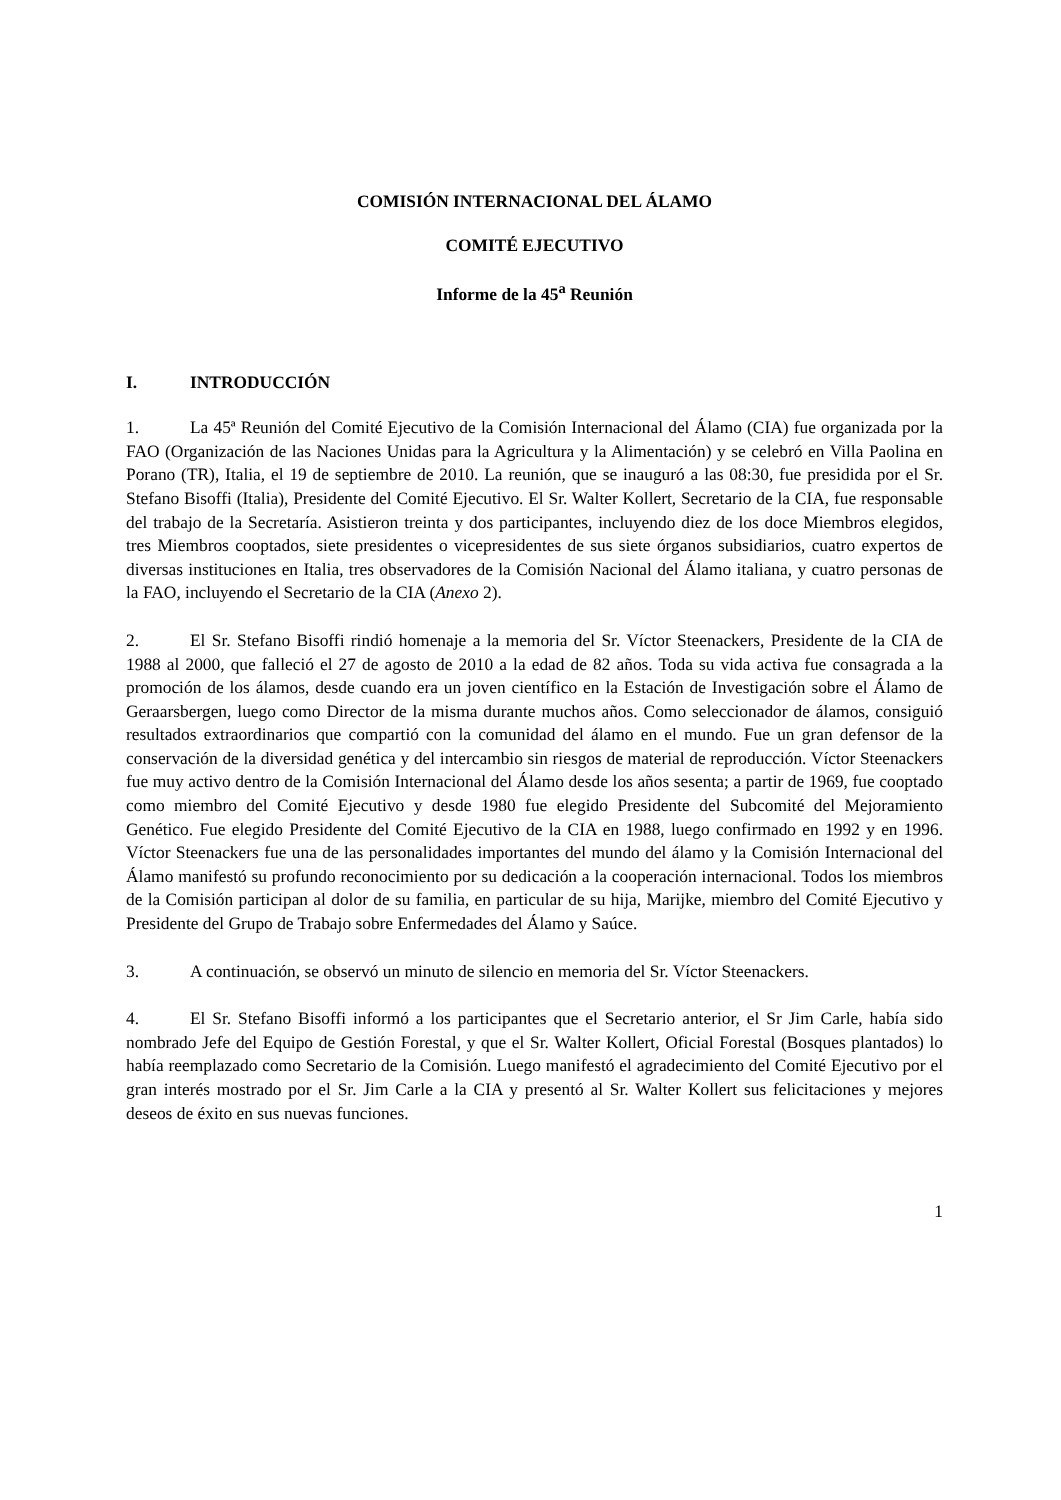COMISIÓN INTERNACIONAL DEL ÁLAMO
COMITÉ EJECUTIVO
Informe de la 45<sup>a</sup> Reunión
I. INTRODUCCIÓN
1. La 45ª Reunión del Comité Ejecutivo de la Comisión Internacional del Álamo (CIA) fue organizada por la FAO (Organización de las Naciones Unidas para la Agricultura y la Alimentación) y se celebró en Villa Paolina en Porano (TR), Italia, el 19 de septiembre de 2010. La reunión, que se inauguró a las 08:30, fue presidida por el Sr. Stefano Bisoffi (Italia), Presidente del Comité Ejecutivo. El Sr. Walter Kollert, Secretario de la CIA, fue responsable del trabajo de la Secretaría. Asistieron treinta y dos participantes, incluyendo diez de los doce Miembros elegidos, tres Miembros cooptados, siete presidentes o vicepresidentes de sus siete órganos subsidiarios, cuatro expertos de diversas instituciones en Italia, tres observadores de la Comisión Nacional del Álamo italiana, y cuatro personas de la FAO, incluyendo el Secretario de la CIA (Anexo 2).
2. El Sr. Stefano Bisoffi rindió homenaje a la memoria del Sr. Víctor Steenackers, Presidente de la CIA de 1988 al 2000, que falleció el 27 de agosto de 2010 a la edad de 82 años. Toda su vida activa fue consagrada a la promoción de los álamos, desde cuando era un joven científico en la Estación de Investigación sobre el Álamo de Geraarsbergen, luego como Director de la misma durante muchos años. Como seleccionador de álamos, consiguió resultados extraordinarios que compartió con la comunidad del álamo en el mundo. Fue un gran defensor de la conservación de la diversidad genética y del intercambio sin riesgos de material de reproducción. Víctor Steenackers fue muy activo dentro de la Comisión Internacional del Álamo desde los años sesenta; a partir de 1969, fue cooptado como miembro del Comité Ejecutivo y desde 1980 fue elegido Presidente del Subcomité del Mejoramiento Genético. Fue elegido Presidente del Comité Ejecutivo de la CIA en 1988, luego confirmado en 1992 y en 1996. Víctor Steenackers fue una de las personalidades importantes del mundo del álamo y la Comisión Internacional del Álamo manifestó su profundo reconocimiento por su dedicación a la cooperación internacional. Todos los miembros de la Comisión participan al dolor de su familia, en particular de su hija, Marijke, miembro del Comité Ejecutivo y Presidente del Grupo de Trabajo sobre Enfermedades del Álamo y Saúce.
3. A continuación, se observó un minuto de silencio en memoria del Sr. Víctor Steenackers.
4. El Sr. Stefano Bisoffi informó a los participantes que el Secretario anterior, el Sr Jim Carle, había sido nombrado Jefe del Equipo de Gestión Forestal, y que el Sr. Walter Kollert, Oficial Forestal (Bosques plantados) lo había reemplazado como Secretario de la Comisión. Luego manifestó el agradecimiento del Comité Ejecutivo por el gran interés mostrado por el Sr. Jim Carle a la CIA y presentó al Sr. Walter Kollert sus felicitaciones y mejores deseos de éxito en sus nuevas funciones.
1